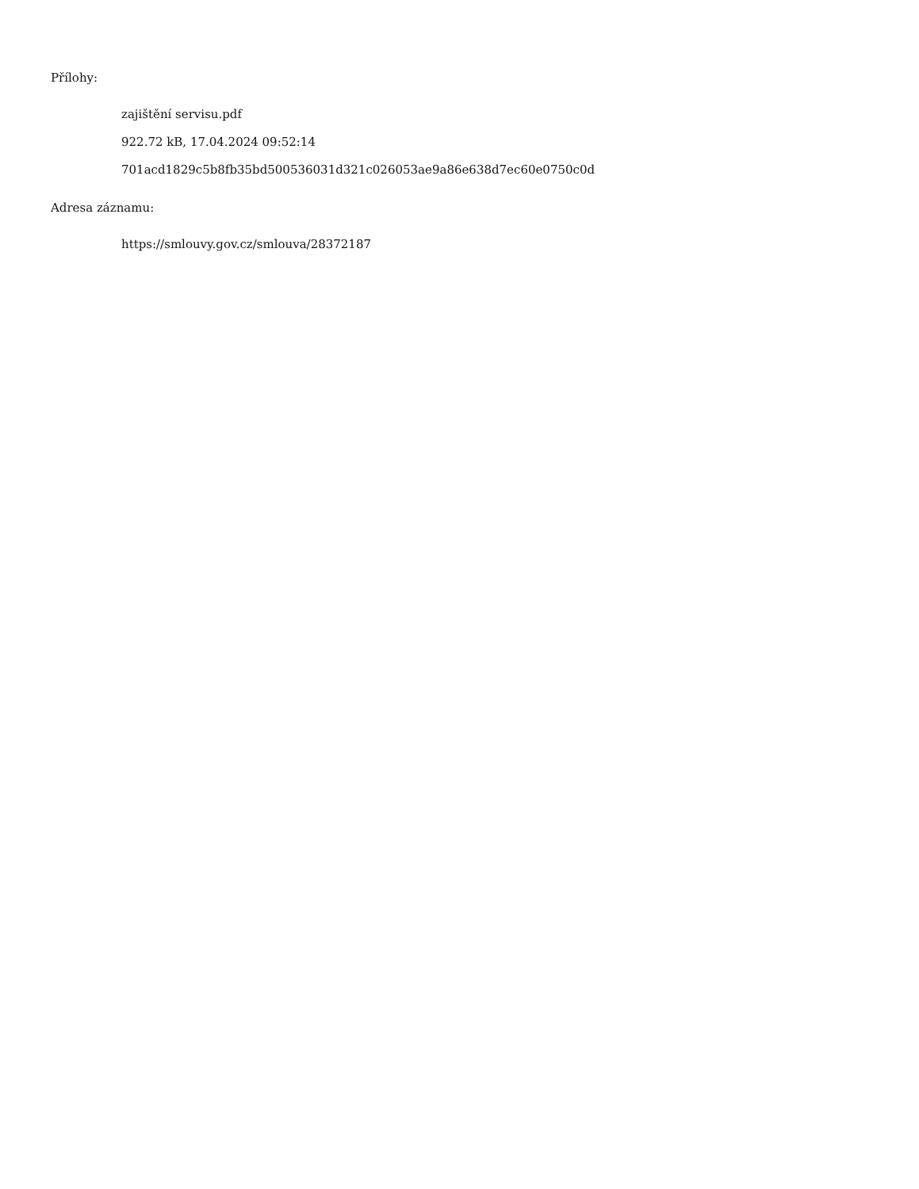Přílohy:
zajištění servisu.pdf
922.72 kB, 17.04.2024 09:52:14
701acd1829c5b8fb35bd500536031d321c026053ae9a86e638d7ec60e0750c0d
Adresa záznamu:
https://smlouvy.gov.cz/smlouva/28372187